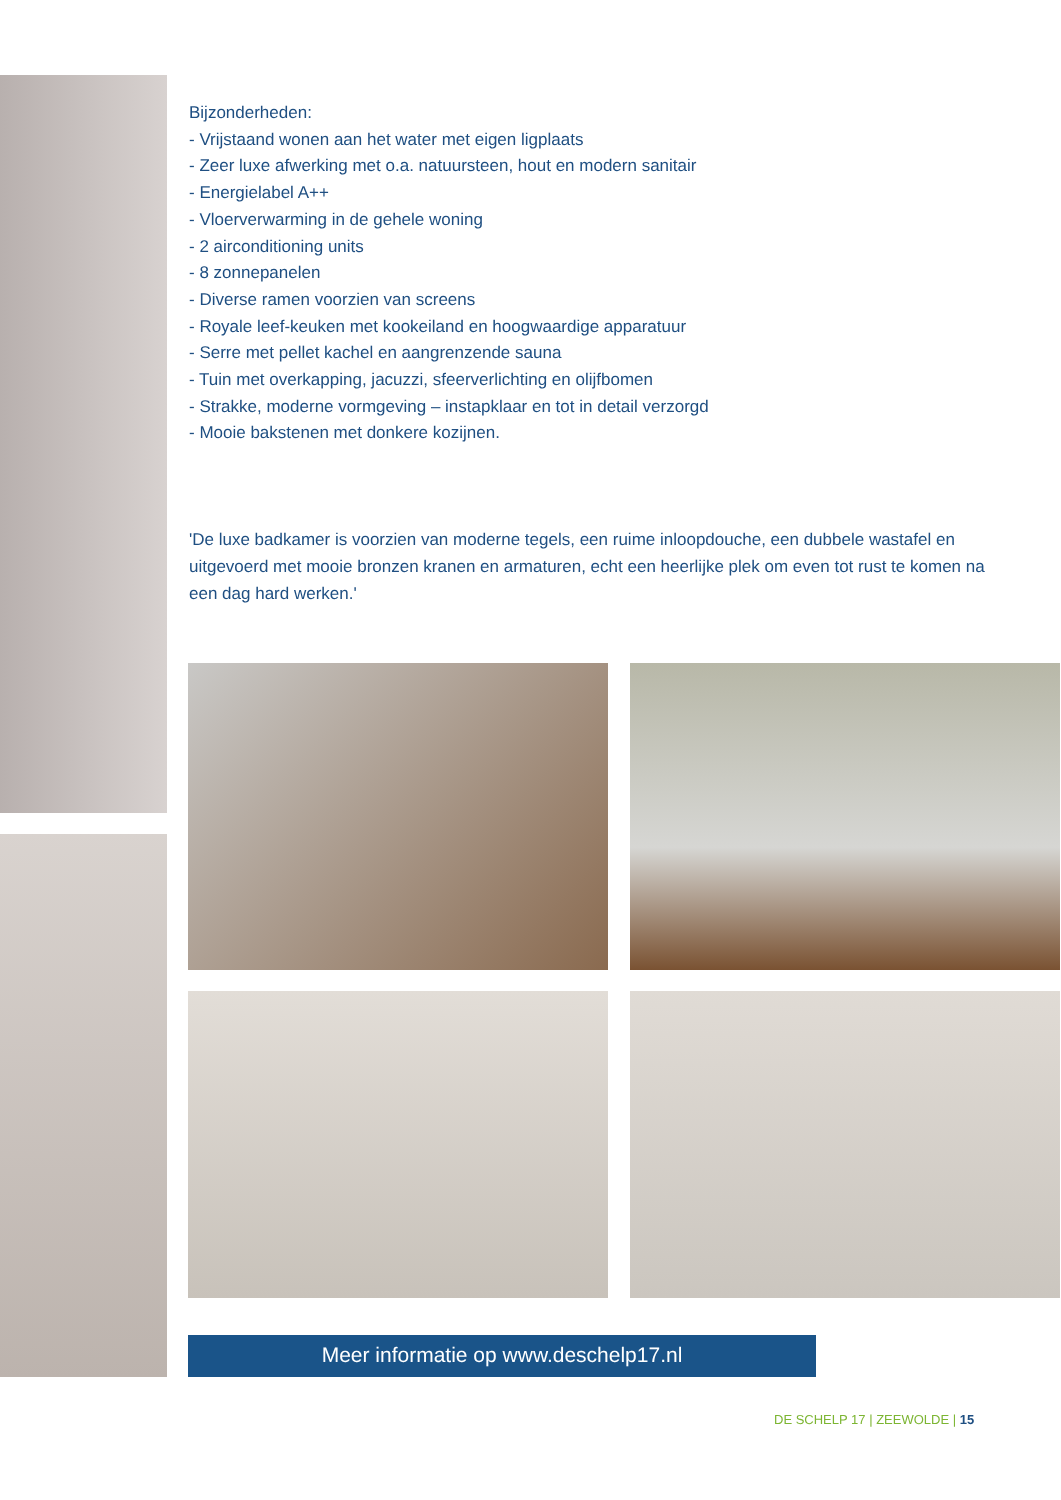Bijzonderheden:
- Vrijstaand wonen aan het water met eigen ligplaats
- Zeer luxe afwerking met o.a. natuursteen, hout en modern sanitair
- Energielabel A++
- Vloerverwarming in de gehele woning
- 2 airconditioning units
- 8 zonnepanelen
- Diverse ramen voorzien van screens
- Royale leef-keuken met kookeiland en hoogwaardige apparatuur
- Serre met pellet kachel en aangrenzende sauna
- Tuin met overkapping, jacuzzi, sfeerverlichting en olijfbomen
- Strakke, moderne vormgeving – instapklaar en tot in detail verzorgd
- Mooie bakstenen met donkere kozijnen.
'De luxe badkamer is voorzien van moderne tegels, een ruime inloopdouche, een dubbele wastafel en uitgevoerd met mooie bronzen kranen en armaturen, echt een heerlijke plek om even tot rust te komen na een dag hard werken.'
Meer informatie op www.deschelp17.nl
DE SCHELP 17 | ZEEWOLDE | 15